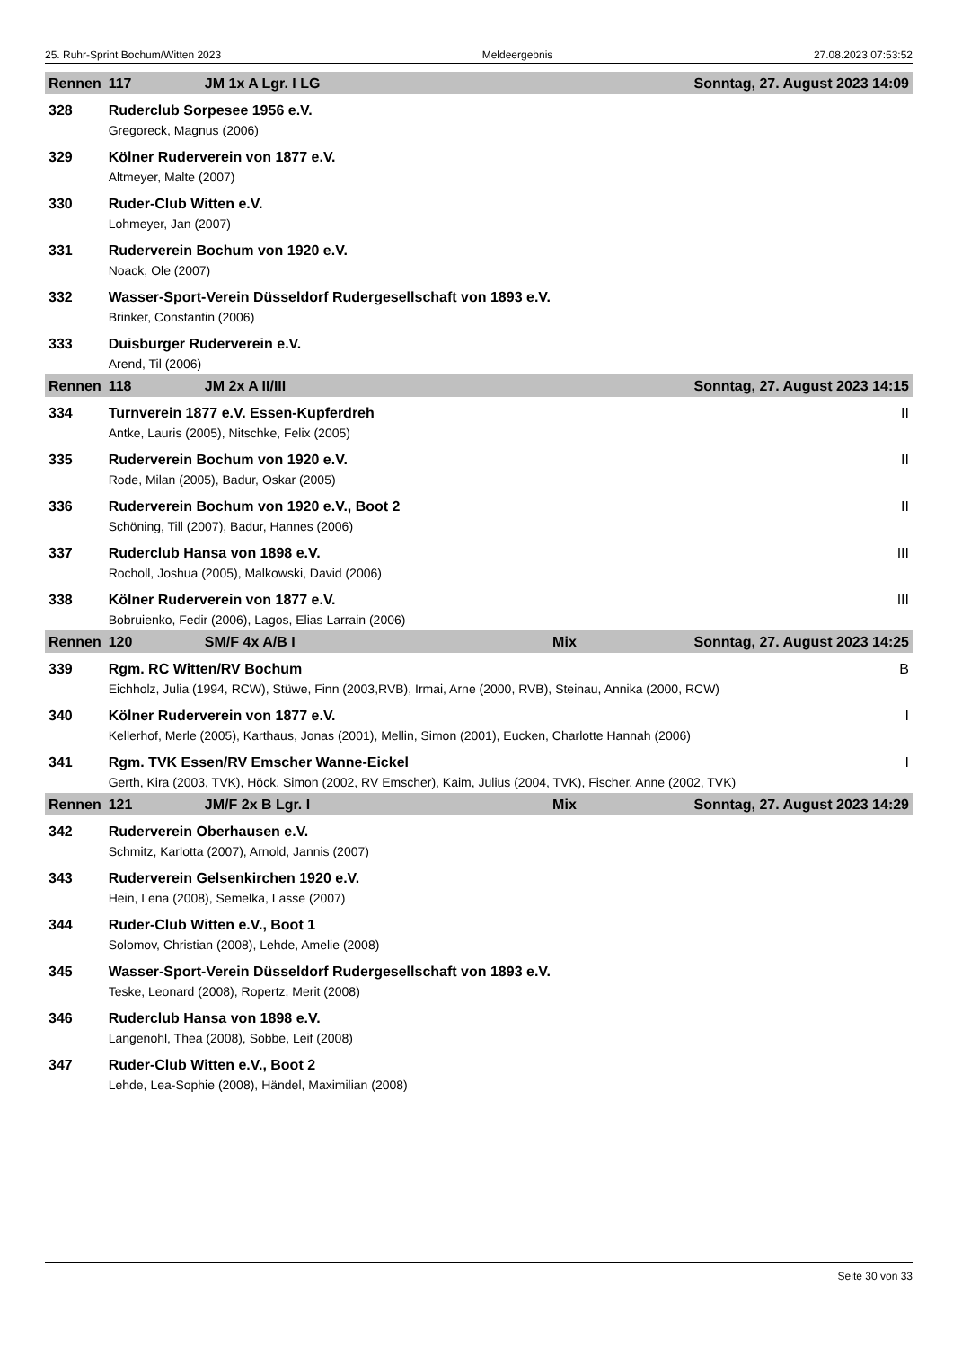25. Ruhr-Sprint Bochum/Witten 2023 Meldeergebnis 27.08.2023 07:53:52
| Rennen | 117 | JM 1x A Lgr. I LG | | Sonntag, 27. August 2023 14:09 | |
| --- | --- | --- | --- | --- | --- |
| 328 | Ruderclub Sorpesee 1956 e.V. | | | | |
| | Gregoreck, Magnus (2006) | | | | |
| 329 | Kölner Ruderverein von 1877 e.V. | | | | |
| | Altmeyer, Malte (2007) | | | | |
| 330 | Ruder-Club Witten e.V. | | | | |
| | Lohmeyer, Jan (2007) | | | | |
| 331 | Ruderverein Bochum von 1920 e.V. | | | | |
| | Noack, Ole (2007) | | | | |
| 332 | Wasser-Sport-Verein Düsseldorf Rudergesellschaft von 1893 e.V. | | | | |
| | Brinker, Constantin (2006) | | | | |
| 333 | Duisburger Ruderverein e.V. | | | | |
| | Arend, Til (2006) | | | | |
| Rennen | 118 | JM 2x A II/III | | Sonntag, 27. August 2023 14:15 | |
| 334 | Turnverein 1877 e.V. Essen-Kupferdreh | | | | II |
| | Antke, Lauris (2005), Nitschke, Felix (2005) | | | | |
| 335 | Ruderverein Bochum von 1920 e.V. | | | | II |
| | Rode, Milan (2005), Badur, Oskar (2005) | | | | |
| 336 | Ruderverein Bochum von 1920 e.V., Boot 2 | | | | II |
| | Schöning, Till (2007), Badur, Hannes (2006) | | | | |
| 337 | Ruderclub Hansa von 1898 e.V. | | | | III |
| | Rocholl, Joshua (2005), Malkowski, David (2006) | | | | |
| 338 | Kölner Ruderverein von 1877 e.V. | | | | III |
| | Bobruienko, Fedir (2006), Lagos, Elias Larrain (2006) | | | | |
| Rennen | 120 | SM/F 4x A/B I | Mix | Sonntag, 27. August 2023 14:25 | |
| 339 | Rgm. RC Witten/RV Bochum | | | | B |
| | Eichholz, Julia (1994, RCW), Stüwe, Finn (2003,RVB), Irmai, Arne (2000, RVB), Steinau, Annika (2000, RCW) | | | | |
| 340 | Kölner Ruderverein von 1877 e.V. | | | | I |
| | Kellerhof, Merle (2005), Karthaus, Jonas (2001), Mellin, Simon (2001), Eucken, Charlotte Hannah (2006) | | | | |
| 341 | Rgm. TVK Essen/RV Emscher Wanne-Eickel | | | | I |
| | Gerth, Kira (2003, TVK), Höck, Simon (2002, RV Emscher), Kaim, Julius (2004, TVK), Fischer, Anne (2002, TVK) | | | | |
| Rennen | 121 | JM/F 2x B Lgr. I | Mix | Sonntag, 27. August 2023 14:29 | |
| 342 | Ruderverein Oberhausen e.V. | | | | |
| | Schmitz, Karlotta (2007), Arnold, Jannis (2007) | | | | |
| 343 | Ruderverein Gelsenkirchen 1920 e.V. | | | | |
| | Hein, Lena (2008), Semelka, Lasse (2007) | | | | |
| 344 | Ruder-Club Witten e.V., Boot 1 | | | | |
| | Solomov, Christian (2008), Lehde, Amelie (2008) | | | | |
| 345 | Wasser-Sport-Verein Düsseldorf Rudergesellschaft von 1893 e.V. | | | | |
| | Teske, Leonard (2008), Ropertz, Merit (2008) | | | | |
| 346 | Ruderclub Hansa von 1898 e.V. | | | | |
| | Langenohl, Thea (2008), Sobbe, Leif (2008) | | | | |
| 347 | Ruder-Club Witten e.V., Boot 2 | | | | |
| | Lehde, Lea-Sophie (2008), Händel, Maximilian (2008) | | | | |
Seite 30 von 33